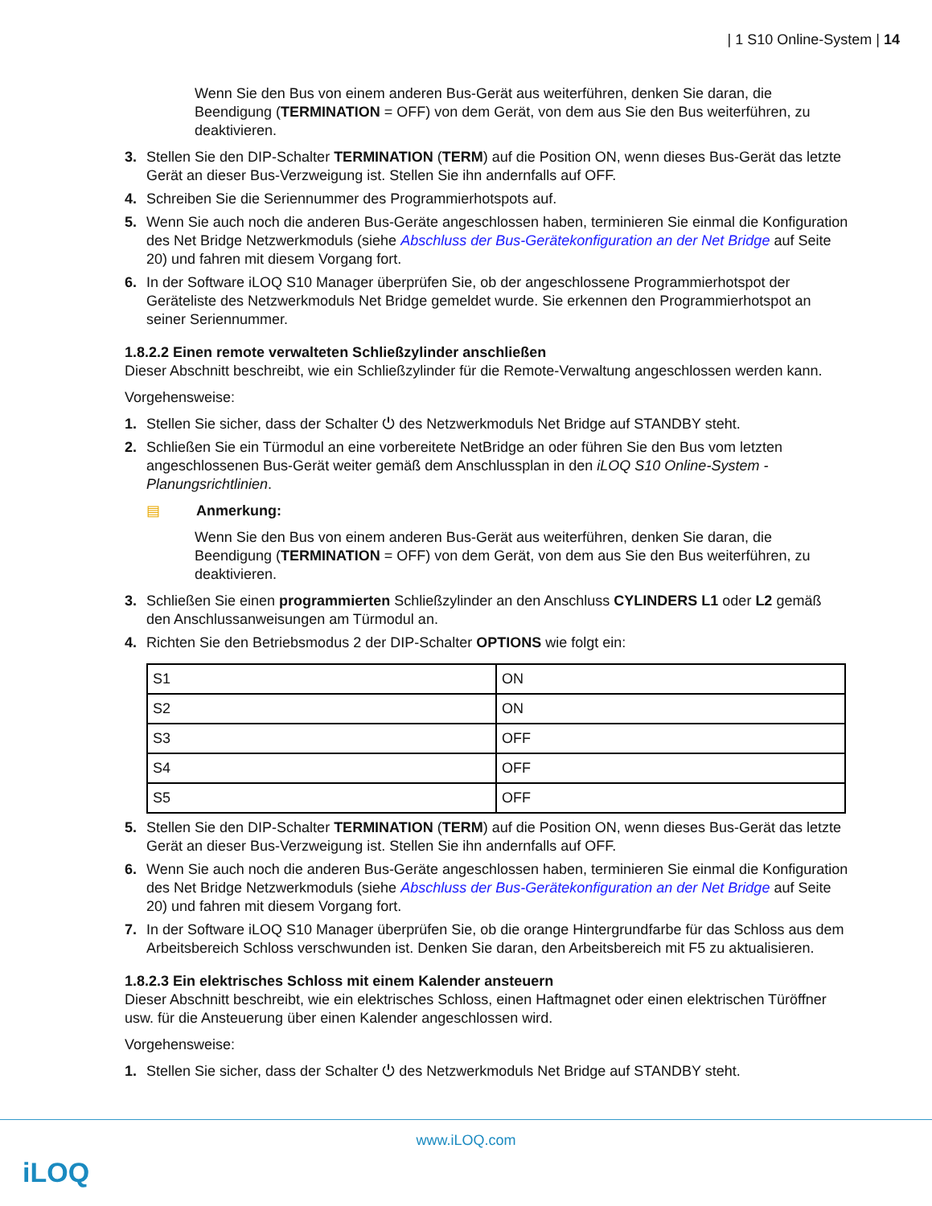| 1 S10 Online-System | 14
Wenn Sie den Bus von einem anderen Bus-Gerät aus weiterführen, denken Sie daran, die Beendigung (TERMINATION = OFF) von dem Gerät, von dem aus Sie den Bus weiterführen, zu deaktivieren.
3. Stellen Sie den DIP-Schalter TERMINATION (TERM) auf die Position ON, wenn dieses Bus-Gerät das letzte Gerät an dieser Bus-Verzweigung ist. Stellen Sie ihn andernfalls auf OFF.
4. Schreiben Sie die Seriennummer des Programmierhotspots auf.
5. Wenn Sie auch noch die anderen Bus-Geräte angeschlossen haben, terminieren Sie einmal die Konfiguration des Net Bridge Netzwerkmoduls (siehe Abschluss der Bus-Gerätekonfiguration an der Net Bridge auf Seite 20) und fahren mit diesem Vorgang fort.
6. In der Software iLOQ S10 Manager überprüfen Sie, ob der angeschlossene Programmierhotspot der Geräteliste des Netzwerkmoduls Net Bridge gemeldet wurde. Sie erkennen den Programmierhotspot an seiner Seriennummer.
1.8.2.2 Einen remote verwalteten Schließzylinder anschließen
Dieser Abschnitt beschreibt, wie ein Schließzylinder für die Remote-Verwaltung angeschlossen werden kann.
Vorgehensweise:
1. Stellen Sie sicher, dass der Schalter ⏻ des Netzwerkmoduls Net Bridge auf STANDBY steht.
2. Schließen Sie ein Türmodul an eine vorbereitete NetBridge an oder führen Sie den Bus vom letzten angeschlossenen Bus-Gerät weiter gemäß dem Anschlussplan in den iLOQ S10 Online-System - Planungsrichtlinien.
▤ Anmerkung:
Wenn Sie den Bus von einem anderen Bus-Gerät aus weiterführen, denken Sie daran, die Beendigung (TERMINATION = OFF) von dem Gerät, von dem aus Sie den Bus weiterführen, zu deaktivieren.
3. Schließen Sie einen programmierten Schließzylinder an den Anschluss CYLINDERS L1 oder L2 gemäß den Anschlussanweisungen am Türmodul an.
4. Richten Sie den Betriebsmodus 2 der DIP-Schalter OPTIONS wie folgt ein:
| S1 | ON |
| S2 | ON |
| S3 | OFF |
| S4 | OFF |
| S5 | OFF |
5. Stellen Sie den DIP-Schalter TERMINATION (TERM) auf die Position ON, wenn dieses Bus-Gerät das letzte Gerät an dieser Bus-Verzweigung ist. Stellen Sie ihn andernfalls auf OFF.
6. Wenn Sie auch noch die anderen Bus-Geräte angeschlossen haben, terminieren Sie einmal die Konfiguration des Net Bridge Netzwerkmoduls (siehe Abschluss der Bus-Gerätekonfiguration an der Net Bridge auf Seite 20) und fahren mit diesem Vorgang fort.
7. In der Software iLOQ S10 Manager überprüfen Sie, ob die orange Hintergrundfarbe für das Schloss aus dem Arbeitsbereich Schloss verschwunden ist. Denken Sie daran, den Arbeitsbereich mit F5 zu aktualisieren.
1.8.2.3 Ein elektrisches Schloss mit einem Kalender ansteuern
Dieser Abschnitt beschreibt, wie ein elektrisches Schloss, einen Haftmagnet oder einen elektrischen Türöffner usw. für die Ansteuerung über einen Kalender angeschlossen wird.
Vorgehensweise:
1. Stellen Sie sicher, dass der Schalter ⏻ des Netzwerkmoduls Net Bridge auf STANDBY steht.
www.iLOQ.com
iLOQ